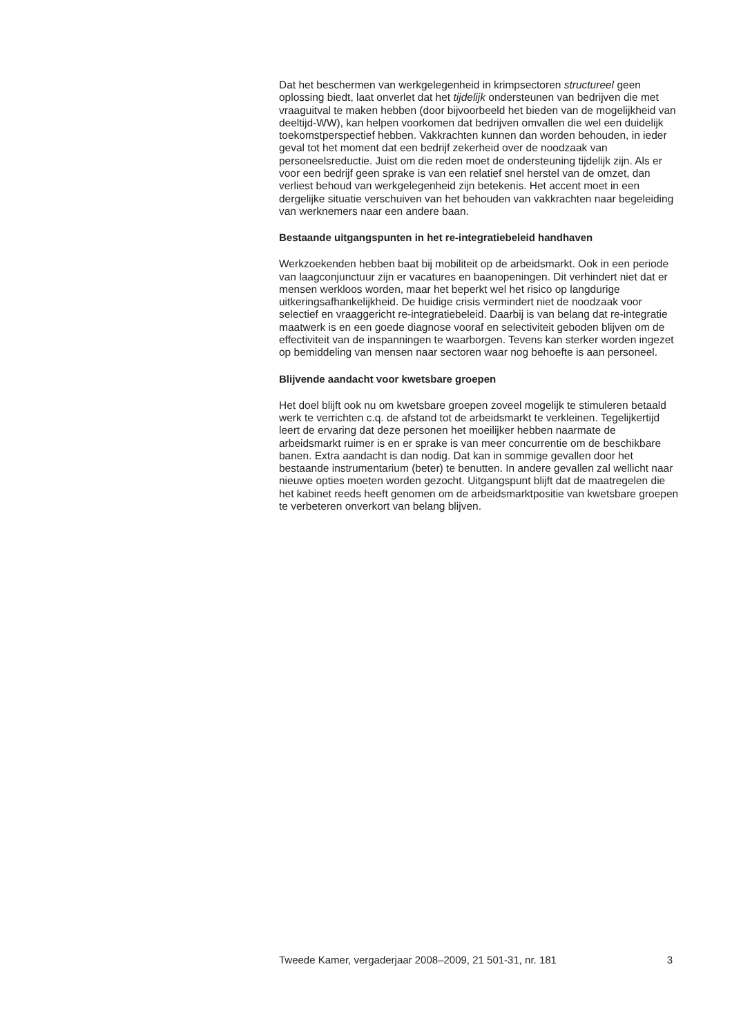Dat het beschermen van werkgelegenheid in krimpsectoren structureel geen oplossing biedt, laat onverlet dat het tijdelijk ondersteunen van bedrijven die met vraaguitval te maken hebben (door bijvoorbeeld het bieden van de mogelijkheid van deeltijd-WW), kan helpen voorkomen dat bedrijven omvallen die wel een duidelijk toekomstperspectief hebben. Vakkrachten kunnen dan worden behouden, in ieder geval tot het moment dat een bedrijf zekerheid over de noodzaak van personeelsreductie. Juist om die reden moet de ondersteuning tijdelijk zijn. Als er voor een bedrijf geen sprake is van een relatief snel herstel van de omzet, dan verliest behoud van werkgelegenheid zijn betekenis. Het accent moet in een dergelijke situatie verschuiven van het behouden van vakkrachten naar begeleiding van werknemers naar een andere baan.
Bestaande uitgangspunten in het re-integratiebeleid handhaven
Werkzoekenden hebben baat bij mobiliteit op de arbeidsmarkt. Ook in een periode van laagconjunctuur zijn er vacatures en baanopeningen. Dit verhindert niet dat er mensen werkloos worden, maar het beperkt wel het risico op langdurige uitkeringsafhankelijkheid. De huidige crisis vermindert niet de noodzaak voor selectief en vraaggericht re-integratiebeleid. Daarbij is van belang dat re-integratie maatwerk is en een goede diagnose vooraf en selectiviteit geboden blijven om de effectiviteit van de inspanningen te waarborgen. Tevens kan sterker worden ingezet op bemiddeling van mensen naar sectoren waar nog behoefte is aan personeel.
Blijvende aandacht voor kwetsbare groepen
Het doel blijft ook nu om kwetsbare groepen zoveel mogelijk te stimuleren betaald werk te verrichten c.q. de afstand tot de arbeidsmarkt te verkleinen. Tegelijkertijd leert de ervaring dat deze personen het moeilijker hebben naarmate de arbeidsmarkt ruimer is en er sprake is van meer concurrentie om de beschikbare banen. Extra aandacht is dan nodig. Dat kan in sommige gevallen door het bestaande instrumentarium (beter) te benutten. In andere gevallen zal wellicht naar nieuwe opties moeten worden gezocht. Uitgangspunt blijft dat de maatregelen die het kabinet reeds heeft genomen om de arbeidsmarktpositie van kwetsbare groepen te verbeteren onverkort van belang blijven.
Tweede Kamer, vergaderjaar 2008–2009, 21 501-31, nr. 181 3